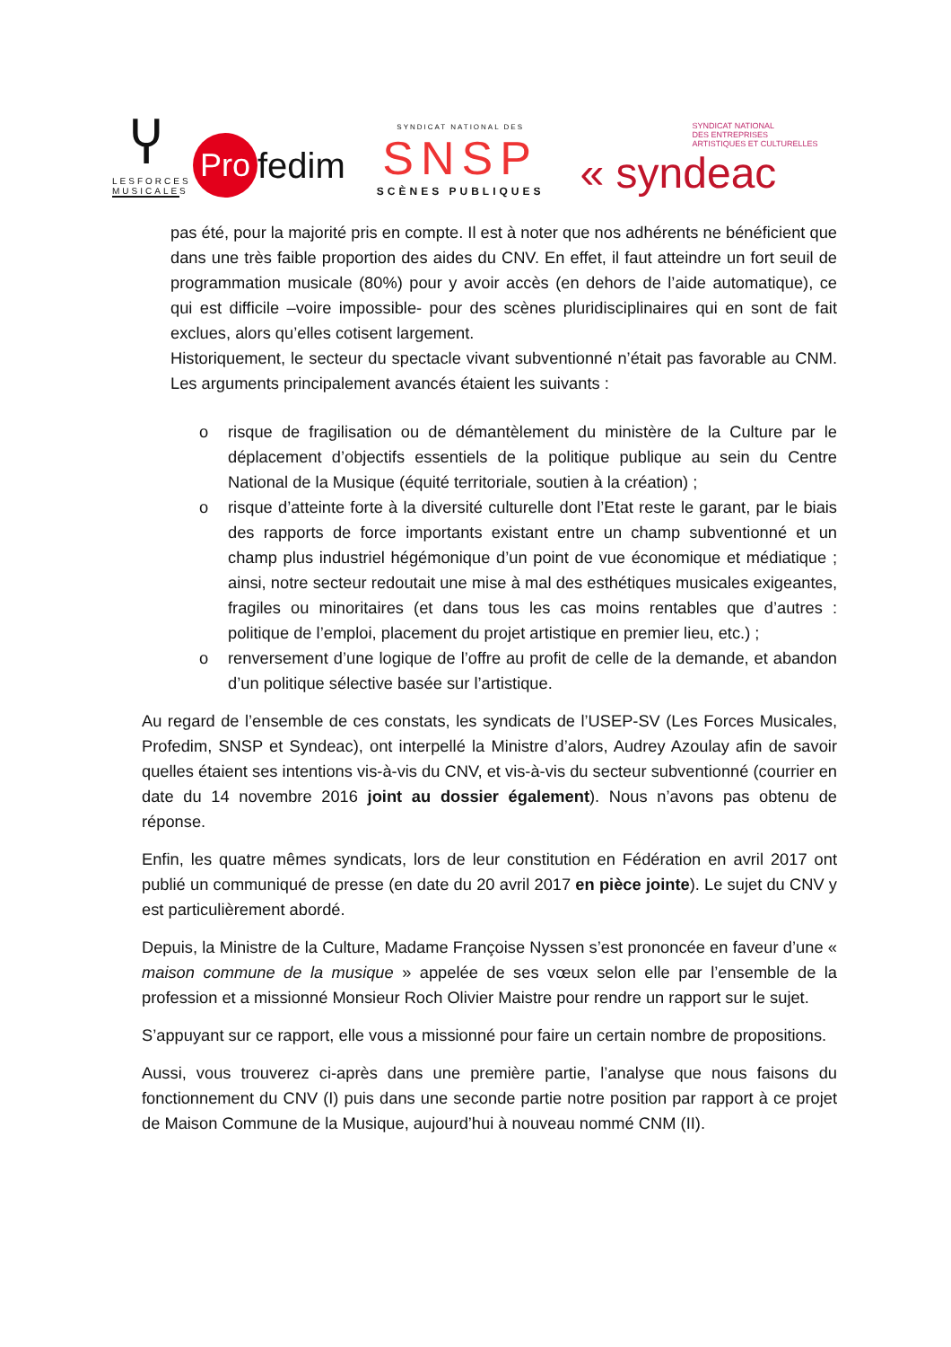Ⴤ
LESFORCES
MUSICALES
Pro
fedim
SYNDICAT NATIONAL DES
SNSP
SCÈNES PUBLIQUES
SYNDICAT NATIONAL
DES ENTREPRISES
ARTISTIQUES ET CULTURELLES
« syndeac
pas été, pour la majorité pris en compte. Il est à noter que nos adhérents ne bénéficient que dans une très faible proportion des aides du CNV. En effet, il faut atteindre un fort seuil de programmation musicale (80%) pour y avoir accès (en dehors de l’aide automatique), ce qui est difficile –voire impossible- pour des scènes pluridisciplinaires qui en sont de fait exclues, alors qu’elles cotisent largement.
Historiquement, le secteur du spectacle vivant subventionné n’était pas favorable au CNM. Les arguments principalement avancés étaient les suivants :
o risque de fragilisation ou de démantèlement du ministère de la Culture par le déplacement d’objectifs essentiels de la politique publique au sein du Centre National de la Musique (équité territoriale, soutien à la création) ;
o risque d’atteinte forte à la diversité culturelle dont l’Etat reste le garant, par le biais des rapports de force importants existant entre un champ subventionné et un champ plus industriel hégémonique d’un point de vue économique et médiatique ; ainsi, notre secteur redoutait une mise à mal des esthétiques musicales exigeantes, fragiles ou minoritaires (et dans tous les cas moins rentables que d’autres : politique de l’emploi, placement du projet artistique en premier lieu, etc.) ;
o renversement d’une logique de l’offre au profit de celle de la demande, et abandon d’un politique sélective basée sur l’artistique.
Au regard de l’ensemble de ces constats, les syndicats de l’USEP-SV (Les Forces Musicales, Profedim, SNSP et Syndeac), ont interpellé la Ministre d’alors, Audrey Azoulay afin de savoir quelles étaient ses intentions vis-à-vis du CNV, et vis-à-vis du secteur subventionné (courrier en date du 14 novembre 2016 joint au dossier également). Nous n’avons pas obtenu de réponse.
Enfin, les quatre mêmes syndicats, lors de leur constitution en Fédération en avril 2017 ont publié un communiqué de presse (en date du 20 avril 2017 en pièce jointe). Le sujet du CNV y est particulièrement abordé.
Depuis, la Ministre de la Culture, Madame Françoise Nyssen s’est prononcée en faveur d’une « maison commune de la musique » appelée de ses vœux selon elle par l’ensemble de la profession et a missionné Monsieur Roch Olivier Maistre pour rendre un rapport sur le sujet.
S’appuyant sur ce rapport, elle vous a missionné pour faire un certain nombre de propositions.
Aussi, vous trouverez ci-après dans une première partie, l’analyse que nous faisons du fonctionnement du CNV (I) puis dans une seconde partie notre position par rapport à ce projet de Maison Commune de la Musique, aujourd’hui à nouveau nommé CNM (II).